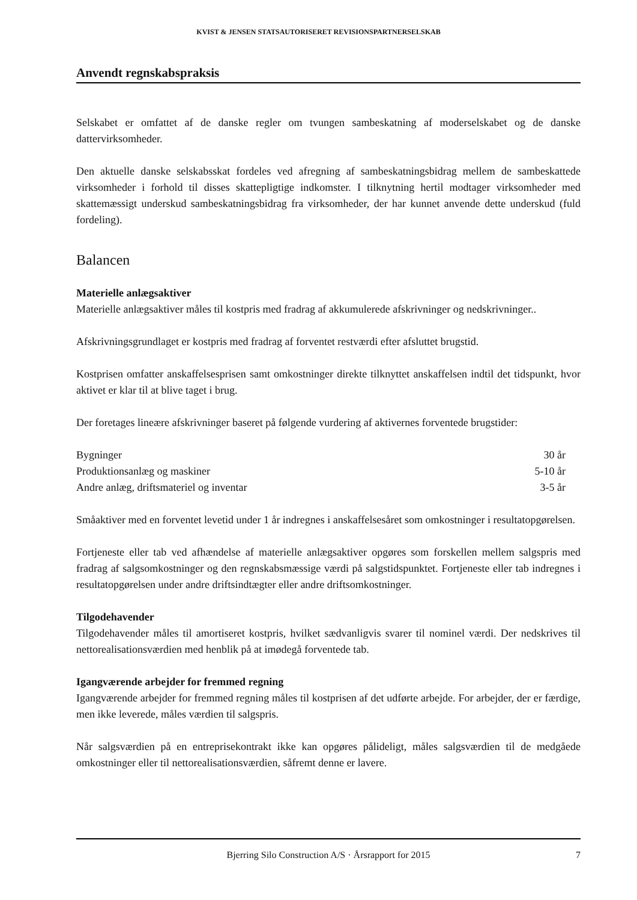KVIST & JENSEN STATSAUTORISERET REVISIONSPARTNERSELSKAB
Anvendt regnskabspraksis
Selskabet er omfattet af de danske regler om tvungen sambeskatning af moderselskabet og de danske dattervirksomheder.
Den aktuelle danske selskabsskat fordeles ved afregning af sambeskatningsbidrag mellem de sambeskattede virksomheder i forhold til disses skattepligtige indkomster. I tilknytning hertil modtager virksomheder med skattemæssigt underskud sambeskatningsbidrag fra virksomheder, der har kunnet anvende dette underskud (fuld fordeling).
Balancen
Materielle anlægsaktiver
Materielle anlægsaktiver måles til kostpris med fradrag af akkumulerede afskrivninger og nedskrivninger..
Afskrivningsgrundlaget er kostpris med fradrag af forventet restværdi efter afsluttet brugstid.
Kostprisen omfatter anskaffelsesprisen samt omkostninger direkte tilknyttet anskaffelsen indtil det tidspunkt, hvor aktivet er klar til at blive taget i brug.
Der foretages lineære afskrivninger baseret på følgende vurdering af aktivernes forventede brugstider:
| Bygninger | 30 år |
| Produktionsanlæg og maskiner | 5-10 år |
| Andre anlæg, driftsmateriel og inventar | 3-5 år |
Småaktiver med en forventet levetid under 1 år indregnes i anskaffelsesåret som omkostninger i resultatopgørelsen.
Fortjeneste eller tab ved afhændelse af materielle anlægsaktiver opgøres som forskellen mellem salgspris med fradrag af salgsomkostninger og den regnskabsmæssige værdi på salgstidspunktet. Fortjeneste eller tab indregnes i resultatopgørelsen under andre driftsindtægter eller andre driftsomkostninger.
Tilgodehavender
Tilgodehavender måles til amortiseret kostpris, hvilket sædvanligvis svarer til nominel værdi. Der nedskrives til nettorealisationsværdien med henblik på at imødegå forventede tab.
Igangværende arbejder for fremmed regning
Igangværende arbejder for fremmed regning måles til kostprisen af det udførte arbejde. For arbejder, der er færdige, men ikke leverede, måles værdien til salgspris.
Når salgsværdien på en entreprisekontrakt ikke kan opgøres pålideligt, måles salgsværdien til de medgåede omkostninger eller til nettorealisationsværdien, såfremt denne er lavere.
Bjerring Silo Construction A/S · Årsrapport for 2015 7